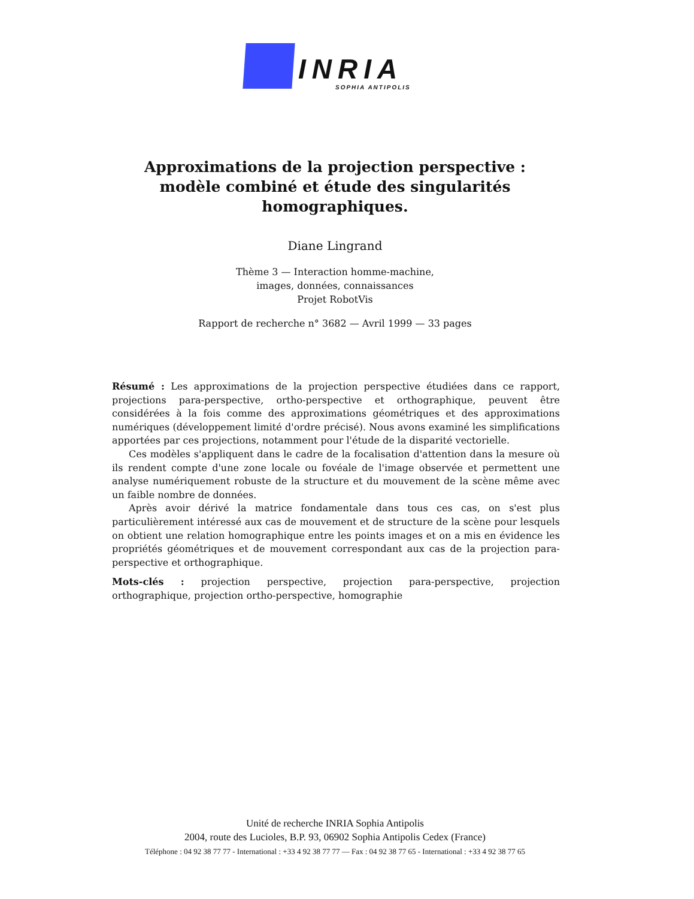INRIA
SOPHIA ANTIPOLIS
Approximations de la projection perspective :
modèle combiné et étude des singularités
homographiques.
Diane Lingrand
Thème 3 — Interaction homme-machine,
images, données, connaissances
Projet RobotVis
Rapport de recherche n° 3682 — Avril 1999 — 33 pages
Résumé : Les approximations de la projection perspective étudiées dans ce rapport, projections para-perspective, ortho-perspective et orthographique, peuvent être considérées à la fois comme des approximations géométriques et des approximations numériques (développement limité d'ordre précisé). Nous avons examiné les simplifications apportées par ces projections, notamment pour l'étude de la disparité vectorielle.
Ces modèles s'appliquent dans le cadre de la focalisation d'attention dans la mesure où ils rendent compte d'une zone locale ou fovéale de l'image observée et permettent une analyse numériquement robuste de la structure et du mouvement de la scène même avec un faible nombre de données.
Après avoir dérivé la matrice fondamentale dans tous ces cas, on s'est plus particulièrement intéressé aux cas de mouvement et de structure de la scène pour lesquels on obtient une relation homographique entre les points images et on a mis en évidence les propriétés géométriques et de mouvement correspondant aux cas de la projection para-perspective et orthographique.
Mots-clés : projection perspective, projection para-perspective, projection orthographique, projection ortho-perspective, homographie
Unité de recherche INRIA Sophia Antipolis
2004, route des Lucioles, B.P. 93, 06902 Sophia Antipolis Cedex (France)
Téléphone : 04 92 38 77 77 - International : +33 4 92 38 77 77 — Fax : 04 92 38 77 65 - International : +33 4 92 38 77 65